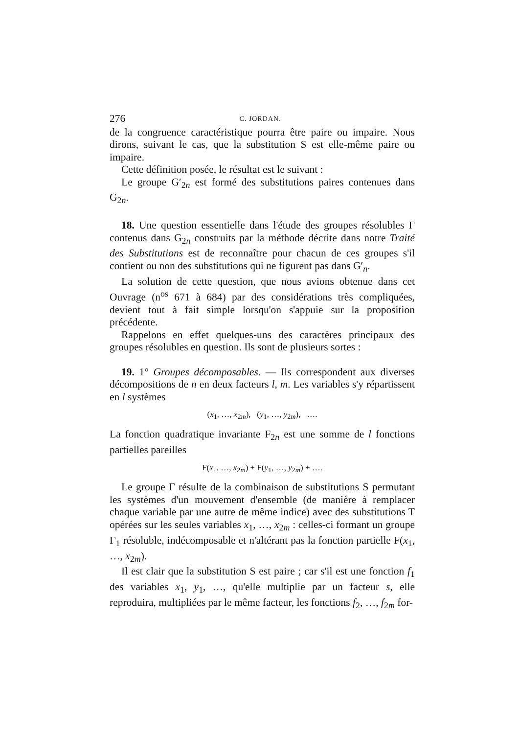276 C. JORDAN.
de la congruence caractéristique pourra être paire ou impaire. Nous dirons, suivant le cas, que la substitution S est elle-même paire ou impaire.
Cette définition posée, le résultat est le suivant :
Le groupe G′<sub>2n</sub> est formé des substitutions paires contenues dans G<sub>2n</sub>.
18. Une question essentielle dans l'étude des groupes résolubles Γ contenus dans G<sub>2n</sub> construits par la méthode décrite dans notre Traité des Substitutions est de reconnaître pour chacun de ces groupes s'il contient ou non des substitutions qui ne figurent pas dans G′<sub>n</sub>.
La solution de cette question, que nous avions obtenue dans cet Ouvrage (n<sup>os</sup> 671 à 684) par des considérations très compliquées, devient tout à fait simple lorsqu'on s'appuie sur la proposition précédente.
Rappelons en effet quelques-uns des caractères principaux des groupes résolubles en question. Ils sont de plusieurs sortes :
19. 1° Groupes décomposables. — Ils correspondent aux diverses décompositions de n en deux facteurs l, m. Les variables s'y répartissent en l systèmes
(x<sub>1</sub>, …, x<sub>2m</sub>), (y<sub>1</sub>, …, y<sub>2m</sub>), ….
La fonction quadratique invariante F<sub>2n</sub> est une somme de l fonctions partielles pareilles
F(x<sub>1</sub>, …, x<sub>2m</sub>) + F(y<sub>1</sub>, …, y<sub>2m</sub>) + ….
Le groupe Γ résulte de la combinaison de substitutions S permutant les systèmes d'un mouvement d'ensemble (de manière à remplacer chaque variable par une autre de même indice) avec des substitutions T opérées sur les seules variables x<sub>1</sub>, …, x<sub>2m</sub> : celles-ci formant un groupe Γ<sub>1</sub> résoluble, indécomposable et n'altérant pas la fonction partielle F(x<sub>1</sub>, …, x<sub>2m</sub>).
Il est clair que la substitution S est paire ; car s'il est une fonction f<sub>1</sub> des variables x<sub>1</sub>, y<sub>1</sub>, …, qu'elle multiplie par un facteur s, elle reproduira, multipliées par le même facteur, les fonctions f<sub>2</sub>, …, f<sub>2m</sub> for-